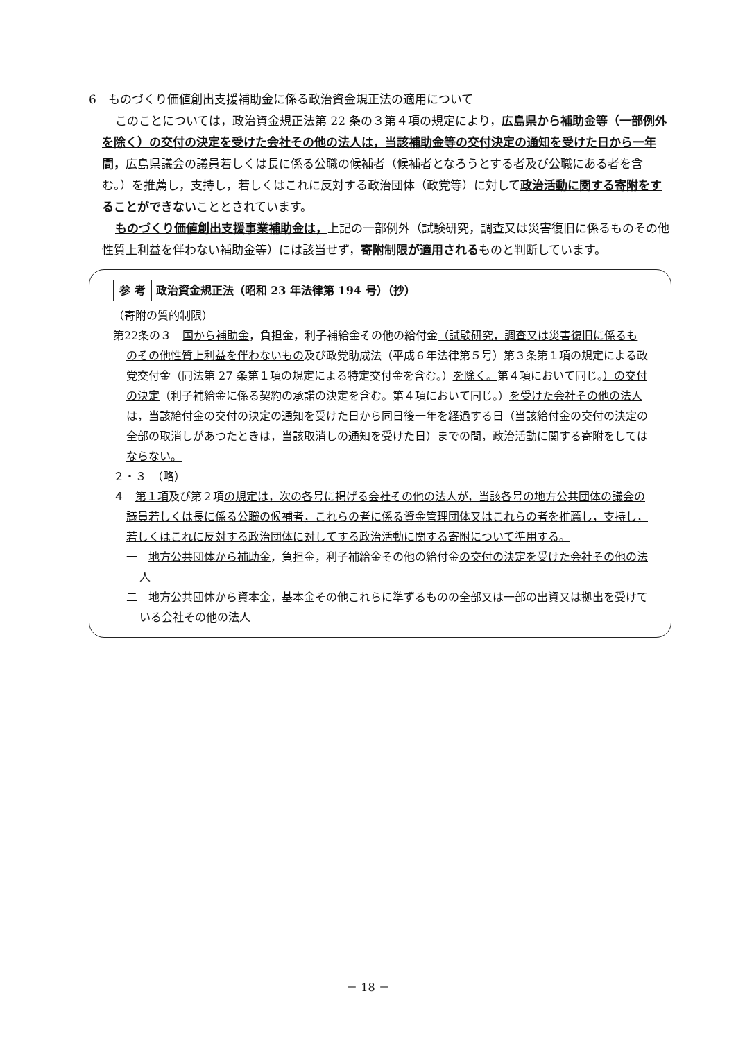6　ものづくり価値創出支援補助金に係る政治資金規正法の適用について
このことについては，政治資金規正法第 22 条の３第４項の規定により，広島県から補助金等（一部例外を除く）の交付の決定を受けた会社その他の法人は，当該補助金等の交付決定の通知を受けた日から一年間，広島県議会の議員若しくは長に係る公職の候補者（候補者となろうとする者及び公職にある者を含む。）を推薦し，支持し，若しくはこれに反対する政治団体（政党等）に対して政治活動に関する寄附をすることができないこととされています。
ものづくり価値創出支援事業補助金は，上記の一部例外（試験研究，調査又は災害復旧に係るものその他性質上利益を伴わない補助金等）には該当せず，寄附制限が適用されるものと判断しています。
参 考 政治資金規正法（昭和 23 年法律第 194 号）（抄）
（寄附の質的制限）
第22条の３　国から補助金，負担金，利子補給金その他の給付金（試験研究，調査又は災害復旧に係るものその他性質上利益を伴わないもの及び政党助成法（平成６年法律第５号）第３条第１項の規定による政党交付金（同法第 27 条第１項の規定による特定交付金を含む。）を除く。第４項において同じ。）の交付の決定（利子補給金に係る契約の承諾の決定を含む。第４項において同じ。）を受けた会社その他の法人は，当該給付金の交付の決定の通知を受けた日から同日後一年を経過する日（当該給付金の交付の決定の全部の取消しがあつたときは，当該取消しの通知を受けた日）までの間，政治活動に関する寄附をしてはならない。
２・３　（略）
４　第１項及び第２項の規定は，次の各号に掲げる会社その他の法人が，当該各号の地方公共団体の議会の議員若しくは長に係る公職の候補者，これらの者に係る資金管理団体又はこれらの者を推薦し，支持し，若しくはこれに反対する政治団体に対してする政治活動に関する寄附について準用する。
一　地方公共団体から補助金，負担金，利子補給金その他の給付金の交付の決定を受けた会社その他の法人
二　地方公共団体から資本金，基本金その他これらに準ずるものの全部又は一部の出資又は拠出を受けている会社その他の法人
－ 18 －